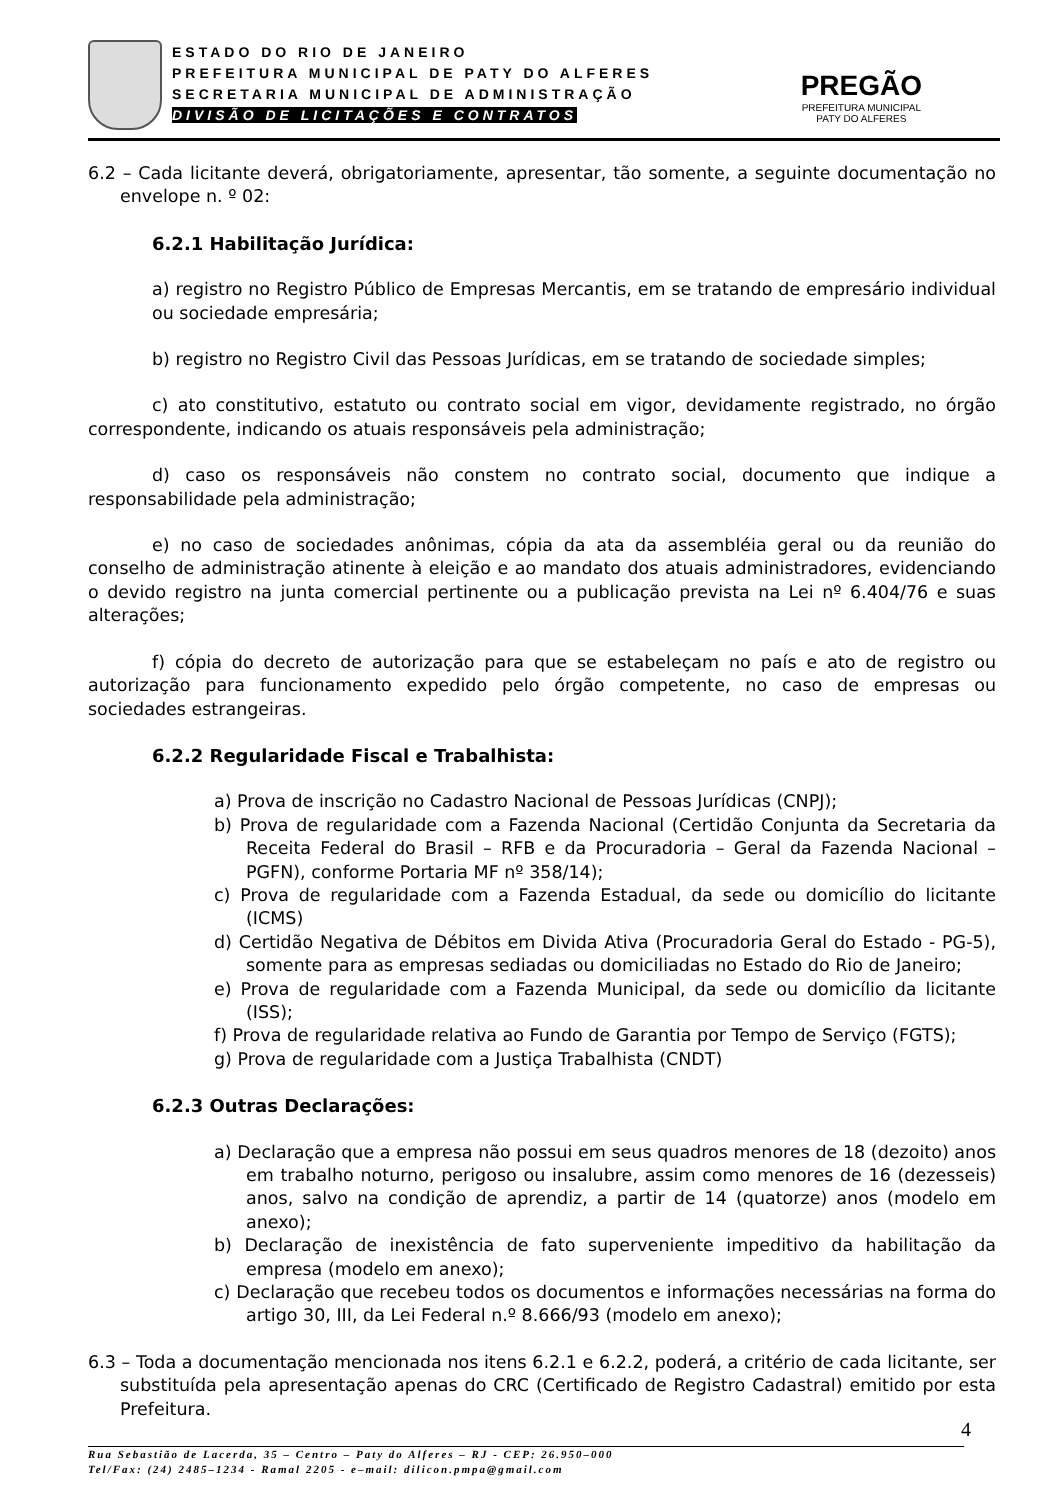ESTADO DO RIO DE JANEIRO
PREFEITURA MUNICIPAL DE PATY DO ALFERES
SECRETARIA MUNICIPAL DE ADMINISTRAÇÃO
DIVISÃO DE LICITAÇÕES E CONTRATOS
PREGÃO
PREFEITURA MUNICIPAL
PATY DO ALFERES
6.2 – Cada licitante deverá, obrigatoriamente, apresentar, tão somente, a seguinte documentação no envelope n. º 02:
6.2.1 Habilitação Jurídica:
a) registro no Registro Público de Empresas Mercantis, em se tratando de empresário individual ou sociedade empresária;
b) registro no Registro Civil das Pessoas Jurídicas, em se tratando de sociedade simples;
c) ato constitutivo, estatuto ou contrato social em vigor, devidamente registrado, no órgão correspondente, indicando os atuais responsáveis pela administração;
d) caso os responsáveis não constem no contrato social, documento que indique a responsabilidade pela administração;
e) no caso de sociedades anônimas, cópia da ata da assembléia geral ou da reunião do conselho de administração atinente à eleição e ao mandato dos atuais administradores, evidenciando o devido registro na junta comercial pertinente ou a publicação prevista na Lei nº 6.404/76 e suas alterações;
f) cópia do decreto de autorização para que se estabeleçam no país e ato de registro ou autorização para funcionamento expedido pelo órgão competente, no caso de empresas ou sociedades estrangeiras.
6.2.2 Regularidade Fiscal e Trabalhista:
a) Prova de inscrição no Cadastro Nacional de Pessoas Jurídicas (CNPJ);
b) Prova de regularidade com a Fazenda Nacional (Certidão Conjunta da Secretaria da Receita Federal do Brasil – RFB e da Procuradoria – Geral da Fazenda Nacional – PGFN), conforme Portaria MF nº 358/14);
c) Prova de regularidade com a Fazenda Estadual, da sede ou domicílio do licitante (ICMS)
d) Certidão Negativa de Débitos em Divida Ativa (Procuradoria Geral do Estado - PG-5), somente para as empresas sediadas ou domiciliadas no Estado do Rio de Janeiro;
e) Prova de regularidade com a Fazenda Municipal, da sede ou domicílio da licitante (ISS);
f) Prova de regularidade relativa ao Fundo de Garantia por Tempo de Serviço (FGTS);
g) Prova de regularidade com a Justiça Trabalhista (CNDT)
6.2.3 Outras Declarações:
a) Declaração que a empresa não possui em seus quadros menores de 18 (dezoito) anos em trabalho noturno, perigoso ou insalubre, assim como menores de 16 (dezesseis) anos, salvo na condição de aprendiz, a partir de 14 (quatorze) anos (modelo em anexo);
b) Declaração de inexistência de fato superveniente impeditivo da habilitação da empresa (modelo em anexo);
c) Declaração que recebeu todos os documentos e informações necessárias na forma do artigo 30, III, da Lei Federal n.º 8.666/93 (modelo em anexo);
6.3 – Toda a documentação mencionada nos itens 6.2.1 e 6.2.2, poderá, a critério de cada licitante, ser substituída pela apresentação apenas do CRC (Certificado de Registro Cadastral) emitido por esta Prefeitura.
4
Rua Sebastião de Lacerda, 35 – Centro – Paty do Alferes – RJ - CEP: 26.950–000
Tel/Fax: (24) 2485–1234 - Ramal 2205 - e–mail: dilicon.pmpa@gmail.com